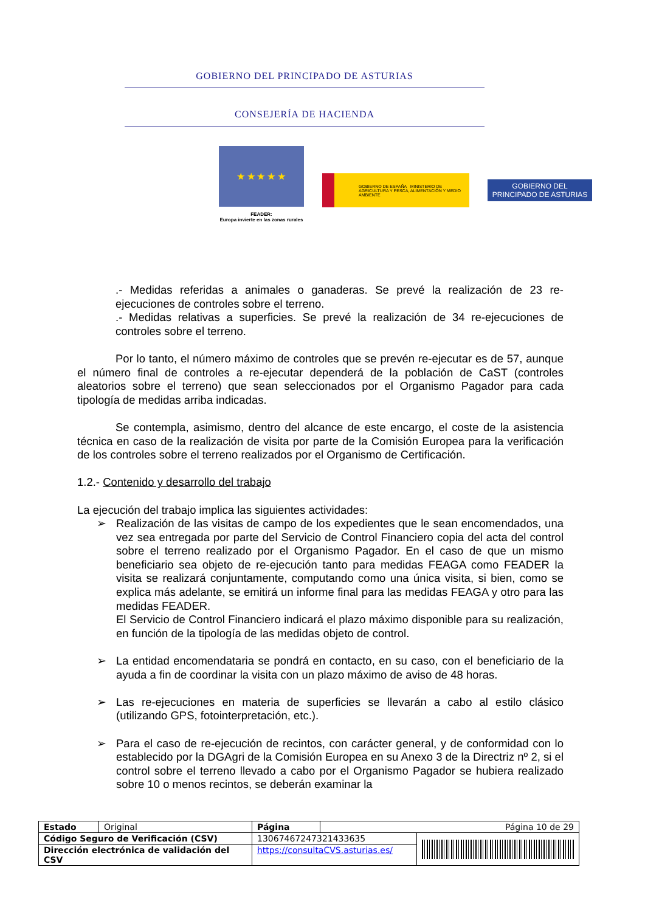GOBIERNO DEL PRINCIPADO DE ASTURIAS
CONSEJERÍA DE HACIENDA
★ ★ ★ ★ ★
FEADER:
Europa invierte en las zonas rurales
GOBIERNO DE ESPAÑA MINISTERIO DE AGRICULTURA Y PESCA, ALIMENTACIÓN Y MEDIO AMBIENTE
GOBIERNO DEL
PRINCIPADO DE ASTURIAS
.- Medidas referidas a animales o ganaderas. Se prevé la realización de 23 re-ejecuciones de controles sobre el terreno.
.- Medidas relativas a superficies. Se prevé la realización de 34 re-ejecuciones de controles sobre el terreno.
Por lo tanto, el número máximo de controles que se prevén re-ejecutar es de 57, aunque el número final de controles a re-ejecutar dependerá de la población de CaST (controles aleatorios sobre el terreno) que sean seleccionados por el Organismo Pagador para cada tipología de medidas arriba indicadas.
Se contempla, asimismo, dentro del alcance de este encargo, el coste de la asistencia técnica en caso de la realización de visita por parte de la Comisión Europea para la verificación de los controles sobre el terreno realizados por el Organismo de Certificación.
1.2.- Contenido y desarrollo del trabajo
La ejecución del trabajo implica las siguientes actividades:
➢ Realización de las visitas de campo de los expedientes que le sean encomendados, una vez sea entregada por parte del Servicio de Control Financiero copia del acta del control sobre el terreno realizado por el Organismo Pagador. En el caso de que un mismo beneficiario sea objeto de re-ejecución tanto para medidas FEAGA como FEADER la visita se realizará conjuntamente, computando como una única visita, si bien, como se explica más adelante, se emitirá un informe final para las medidas FEAGA y otro para las medidas FEADER.
El Servicio de Control Financiero indicará el plazo máximo disponible para su realización, en función de la tipología de las medidas objeto de control.
➢ La entidad encomendataria se pondrá en contacto, en su caso, con el beneficiario de la ayuda a fin de coordinar la visita con un plazo máximo de aviso de 48 horas.
➢ Las re-ejecuciones en materia de superficies se llevarán a cabo al estilo clásico (utilizando GPS, fotointerpretación, etc.).
➢ Para el caso de re-ejecución de recintos, con carácter general, y de conformidad con lo establecido por la DGAgri de la Comisión Europea en su Anexo 3 de la Directriz nº 2, si el control sobre el terreno llevado a cabo por el Organismo Pagador se hubiera realizado sobre 10 o menos recintos, se deberán examinar la
| Estado | Original | Página | Página 10 de 29 | |
| Código Seguro de Verificación (CSV) | | 13067467247321433635 | | |
| Dirección electrónica de validación del CSV | | https://consultaCVS.asturias.es/ | | |